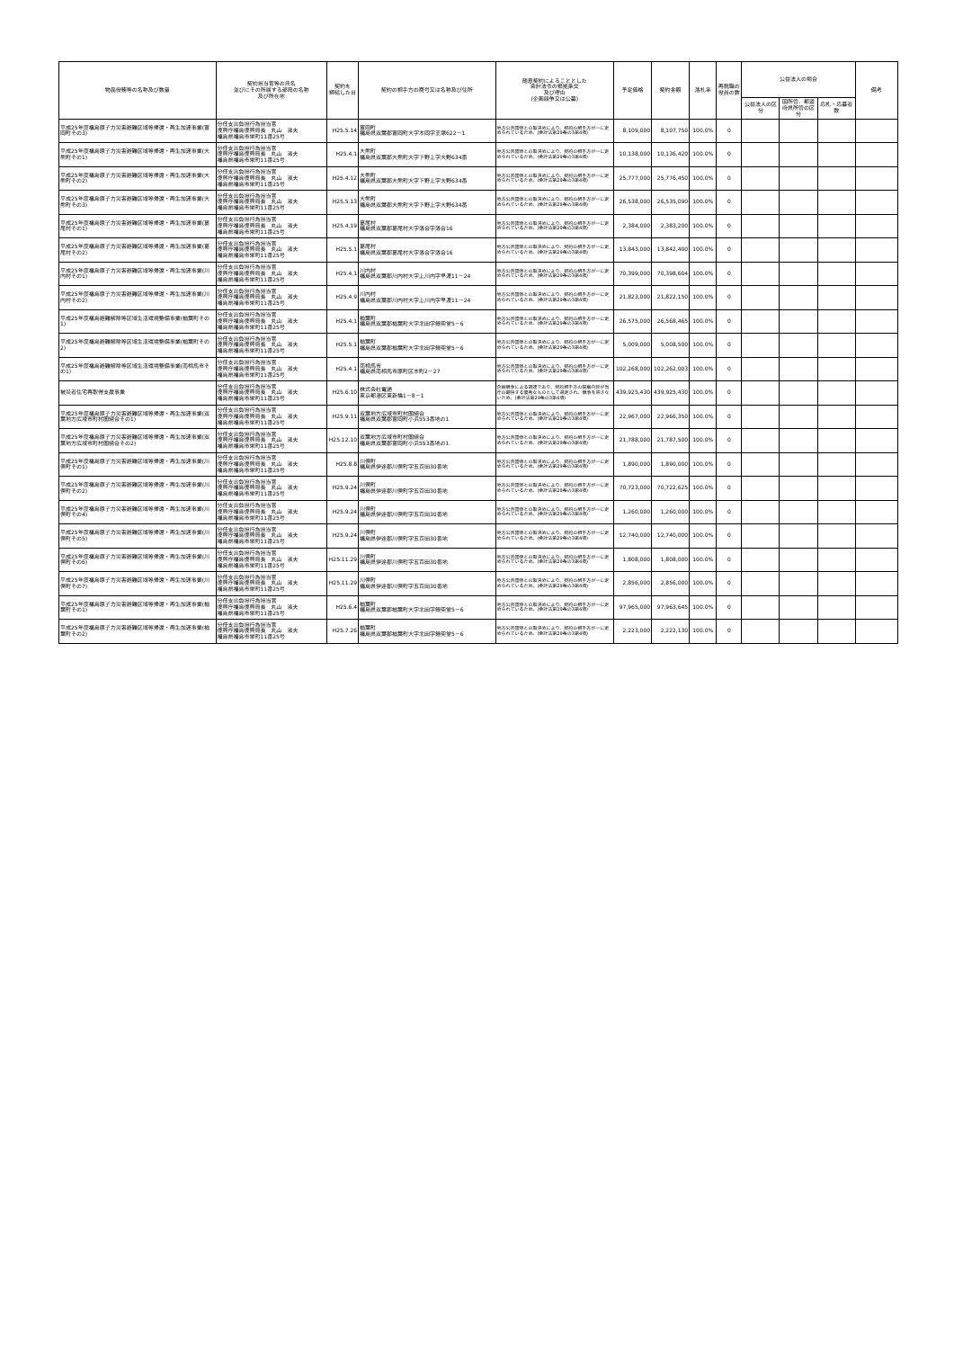| 物品役務等の名称及び数量 | 契約担当官等の氏名 並びにその所属する部局の名称 及び所在地 | 契約を 締結した日 | 契約の相手方の商号又は名称及び住所 | 随意契約によることとした 会計法令の根拠条文 及び理由 (企画競争又は公募) | 予定価格 | 契約金額 | 落札率 | 再就職の役員の数 | 公益法人の場合 | | | 備考 |
| --- | --- | --- | --- | --- | --- | --- | --- | --- | --- | --- | --- | --- |
| | | | | | | | | | 公益法人の区分 | 国所管、都道府県所管の区分 | 応札・応募者数 | |
| 平成25年度福島原子力災害避難区域等帰還・再生加速事業(富岡町その3) | 分任支出負担行為担当官 復興庁福島復興局長 丸山 淑夫 福島県福島市栄町11番25号 | H25.5.14 | 富岡町 福島県双葉郡富岡町大字本岡字王塚622－1 | 地方公共団体との取決めにより、契約の相手方が一に定められているため。(会計法第29条の3第4項) | 8,109,000 | 8,107,750 | 100.0% | 0 | | | | |
| 平成25年度福島原子力災害避難区域等帰還・再生加速事業(大熊町その1) | 分任支出負担行為担当官 復興庁福島復興局長 丸山 淑夫 福島県福島市栄町11番25号 | H25.4.1 | 大熊町 福島県双葉郡大熊町大字下野上字大野634番 | 地方公共団体との取決めにより、契約の相手方が一に定められているため。(会計法第29条の3第4項) | 10,138,000 | 10,136,420 | 100.0% | 0 | | | | |
| 平成25年度福島原子力災害避難区域等帰還・再生加速事業(大熊町その2) | 分任支出負担行為担当官 復興庁福島復興局長 丸山 淑夫 福島県福島市栄町11番25号 | H25.4.12 | 大熊町 福島県双葉郡大熊町大字下野上字大野634番 | 地方公共団体との取決めにより、契約の相手方が一に定められているため。(会計法第29条の3第4項) | 25,777,000 | 25,776,450 | 100.0% | 0 | | | | |
| 平成25年度福島原子力災害避難区域等帰還・再生加速事業(大熊町その3) | 分任支出負担行為担当官 復興庁福島復興局長 丸山 淑夫 福島県福島市栄町11番25号 | H25.5.13 | 大熊町 福島県双葉郡大熊町大字下野上字大野634番 | 地方公共団体との取決めにより、契約の相手方が一に定められているため。(会計法第29条の3第4項) | 26,538,000 | 26,535,090 | 100.0% | 0 | | | | |
| 平成25年度福島原子力災害避難区域等帰還・再生加速事業(葛尾村その1) | 分任支出負担行為担当官 復興庁福島復興局長 丸山 淑夫 福島県福島市栄町11番25号 | H25.4.19 | 葛尾村 福島県双葉郡葛尾村大字落合字落合16 | 地方公共団体との取決めにより、契約の相手方が一に定められているため。(会計法第29条の3第4項) | 2,384,000 | 2,383,200 | 100.0% | 0 | | | | |
| 平成25年度福島原子力災害避難区域等帰還・再生加速事業(葛尾村その2) | 分任支出負担行為担当官 復興庁福島復興局長 丸山 淑夫 福島県福島市栄町11番25号 | H25.5.1 | 葛尾村 福島県双葉郡葛尾村大字落合字落合16 | 地方公共団体との取決めにより、契約の相手方が一に定められているため。(会計法第29条の3第4項) | 13,843,000 | 13,842,400 | 100.0% | 0 | | | | |
| 平成25年度福島原子力災害避難区域等帰還・再生加速事業(川内村その1) | 分任支出負担行為担当官 復興庁福島復興局長 丸山 淑夫 福島県福島市栄町11番25号 | H25.4.1 | 川内村 福島県双葉郡川内村大字上川内字早渡11－24 | 地方公共団体との取決めにより、契約の相手方が一に定められているため。(会計法第29条の3第4項) | 70,399,000 | 70,398,604 | 100.0% | 0 | | | | |
| 平成25年度福島原子力災害避難区域等帰還・再生加速事業(川内村その2) | 分任支出負担行為担当官 復興庁福島復興局長 丸山 淑夫 福島県福島市栄町11番25号 | H25.4.9 | 川内村 福島県双葉郡川内村大字上川内字早渡11－24 | 地方公共団体との取決めにより、契約の相手方が一に定められているため。(会計法第29条の3第4項) | 21,823,000 | 21,822,150 | 100.0% | 0 | | | | |
| 平成25年度福島避難解除等区域生活環境整備事業(楢葉町その1) | 分任支出負担行為担当官 復興庁福島復興局長 丸山 淑夫 福島県福島市栄町11番25号 | H25.4.1 | 楢葉町 福島県双葉郡楢葉町大字北田字鐘突堂5－6 | 地方公共団体との取決めにより、契約の相手方が一に定められているため。(会計法第29条の3第4項) | 26,575,000 | 26,568,465 | 100.0% | 0 | | | | |
| 平成25年度福島避難解除等区域生活環境整備事業(楢葉町その2) | 分任支出負担行為担当官 復興庁福島復興局長 丸山 淑夫 福島県福島市栄町11番25号 | H25.5.1 | 楢葉町 福島県双葉郡楢葉町大字北田字鐘突堂5－6 | 地方公共団体との取決めにより、契約の相手方が一に定められているため。(会計法第29条の3第4項) | 5,009,000 | 5,008,500 | 100.0% | 0 | | | | |
| 平成25年度福島避難解除等区域生活環境整備事業(南相馬市その1) | 分任支出負担行為担当官 復興庁福島復興局長 丸山 淑夫 福島県福島市栄町11番25号 | H25.4.1 | 南相馬市 福島県南相馬市原町区本町2－27 | 地方公共団体との取決めにより、契約の相手方が一に定められているため。(会計法第29条の3第4項) | 102,268,000 | 102,262,003 | 100.0% | 0 | | | | |
| 被災者住宅再取得支援事業 | 分任支出負担行為担当官 復興庁福島復興局長 丸山 淑夫 福島県福島市栄町11番25号 | H25.6.10 | 株式会社電通 東京都港区東新橋1－8－1 | 企画競争による調達であり、契約相手方の提案内容が当庁の期待する優秀なものとして選定され、競争を許さないため。(会計法第29条の3第4項) | 439,925,430 | 439,925,430 | 100.0% | 0 | | | | |
| 平成25年度福島原子力災害避難区域等帰還・再生加速事業(双葉地方広域市町村圏組合その1) | 分任支出負担行為担当官 復興庁福島復興局長 丸山 淑夫 福島県福島市栄町11番25号 | H25.9.11 | 双葉地方広域市町村圏組合 福島県双葉郡富岡町小浜553番地の1 | 地方公共団体との取決めにより、契約の相手方が一に定められているため。(会計法第29条の3第4項) | 22,967,000 | 22,966,350 | 100.0% | 0 | | | | |
| 平成25年度福島原子力災害避難区域等帰還・再生加速事業(双葉地方広域市町村圏組合その2) | 分任支出負担行為担当官 復興庁福島復興局長 丸山 淑夫 福島県福島市栄町11番25号 | H25.12.10 | 双葉地方広域市町村圏組合 福島県双葉郡富岡町小浜553番地の1 | 地方公共団体との取決めにより、契約の相手方が一に定められているため。(会計法第29条の3第4項) | 21,788,000 | 21,787,500 | 100.0% | 0 | | | | |
| 平成25年度福島原子力災害避難区域等帰還・再生加速事業(川俣町その1) | 分任支出負担行為担当官 復興庁福島復興局長 丸山 淑夫 福島県福島市栄町11番25号 | H25.8.8 | 川俣町 福島県伊達郡川俣町字五百田30番地 | 地方公共団体との取決めにより、契約の相手方が一に定められているため。(会計法第29条の3第4項) | 1,890,000 | 1,890,000 | 100.0% | 0 | | | | |
| 平成25年度福島原子力災害避難区域等帰還・再生加速事業(川俣町その2) | 分任支出負担行為担当官 復興庁福島復興局長 丸山 淑夫 福島県福島市栄町11番25号 | H25.9.24 | 川俣町 福島県伊達郡川俣町字五百田30番地 | 地方公共団体との取決めにより、契約の相手方が一に定められているため。(会計法第29条の3第4項) | 70,723,000 | 70,722,625 | 100.0% | 0 | | | | |
| 平成25年度福島原子力災害避難区域等帰還・再生加速事業(川俣町その4) | 分任支出負担行為担当官 復興庁福島復興局長 丸山 淑夫 福島県福島市栄町11番25号 | H25.9.24 | 川俣町 福島県伊達郡川俣町字五百田30番地 | 地方公共団体との取決めにより、契約の相手方が一に定められているため。(会計法第29条の3第4項) | 1,260,000 | 1,260,000 | 100.0% | 0 | | | | |
| 平成25年度福島原子力災害避難区域等帰還・再生加速事業(川俣町その5) | 分任支出負担行為担当官 復興庁福島復興局長 丸山 淑夫 福島県福島市栄町11番25号 | H25.9.24 | 川俣町 福島県伊達郡川俣町字五百田30番地 | 地方公共団体との取決めにより、契約の相手方が一に定められているため。(会計法第29条の3第4項) | 12,740,000 | 12,740,000 | 100.0% | 0 | | | | |
| 平成25年度福島原子力災害避難区域等帰還・再生加速事業(川俣町その6) | 分任支出負担行為担当官 復興庁福島復興局長 丸山 淑夫 福島県福島市栄町11番25号 | H25.11.29 | 川俣町 福島県伊達郡川俣町字五百田30番地 | 地方公共団体との取決めにより、契約の相手方が一に定められているため。(会計法第29条の3第4項) | 1,808,000 | 1,808,000 | 100.0% | 0 | | | | |
| 平成25年度福島原子力災害避難区域等帰還・再生加速事業(川俣町その7) | 分任支出負担行為担当官 復興庁福島復興局長 丸山 淑夫 福島県福島市栄町11番25号 | H25.11.29 | 川俣町 福島県伊達郡川俣町字五百田30番地 | 地方公共団体との取決めにより、契約の相手方が一に定められているため。(会計法第29条の3第4項) | 2,856,000 | 2,856,000 | 100.0% | 0 | | | | |
| 平成25年度福島原子力災害避難区域等帰還・再生加速事業(楢葉町その1) | 分任支出負担行為担当官 復興庁福島復興局長 丸山 淑夫 福島県福島市栄町11番25号 | H25.6.4 | 楢葉町 福島県双葉郡楢葉町大字北田字鐘突堂5－6 | 地方公共団体との取決めにより、契約の相手方が一に定められているため。(会計法第29条の3第4項) | 97,965,000 | 97,963,645 | 100.0% | 0 | | | | |
| 平成25年度福島原子力災害避難区域等帰還・再生加速事業(楢葉町その2) | 分任支出負担行為担当官 復興庁福島復興局長 丸山 淑夫 福島県福島市栄町11番25号 | H25.7.26 | 楢葉町 福島県双葉郡楢葉町大字北田字鐘突堂5－6 | 地方公共団体との取決めにより、契約の相手方が一に定められているため。(会計法第29条の3第4項) | 2,223,000 | 2,222,130 | 100.0% | 0 | | | | |